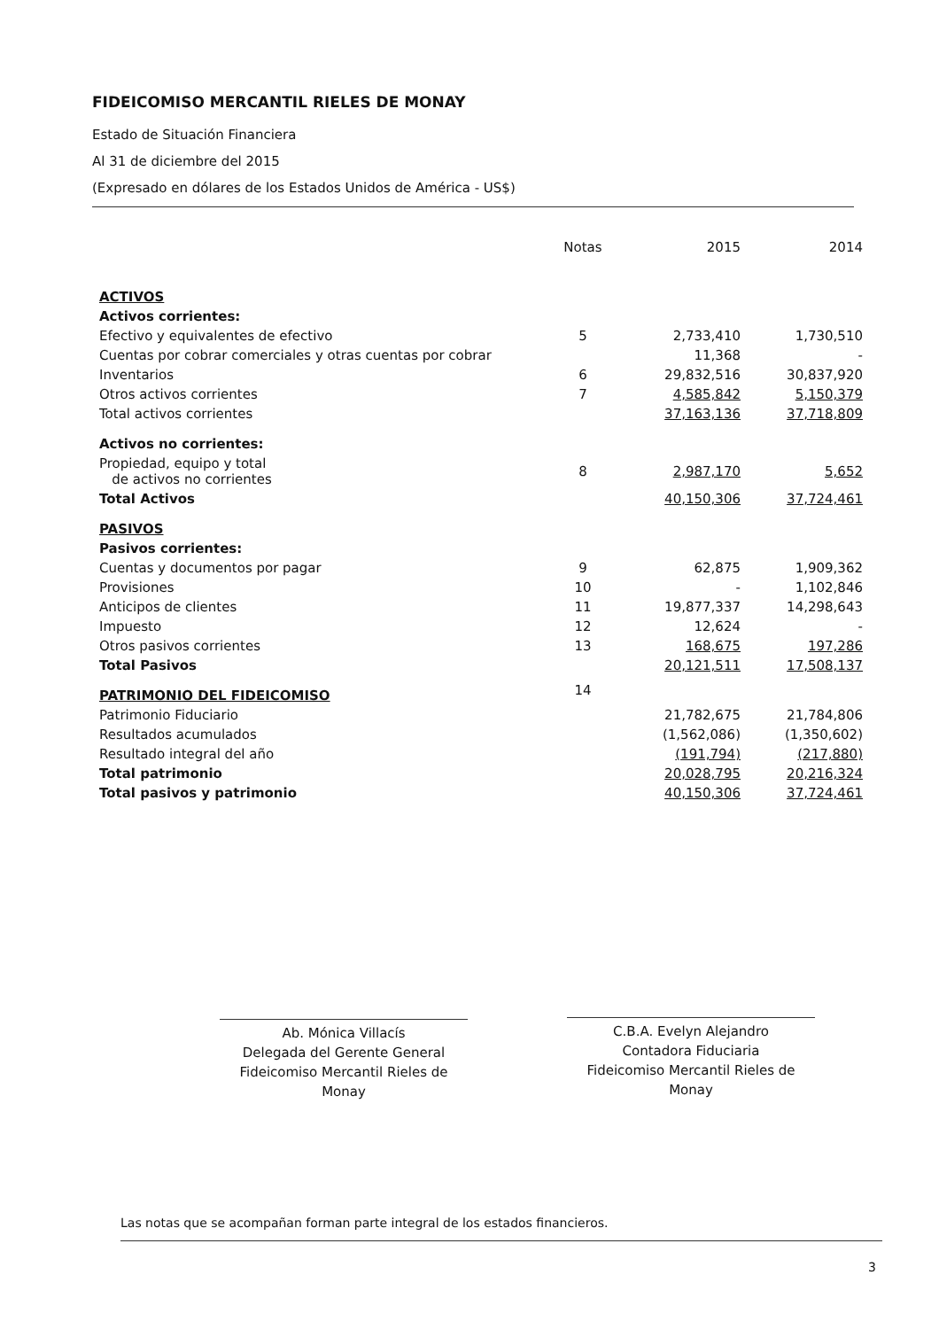FIDEICOMISO MERCANTIL RIELES DE MONAY
Estado de Situación Financiera
Al 31 de diciembre del 2015
(Expresado en dólares de los Estados Unidos de América - US$)
| | Notas | 2015 | 2014 |
| --- | --- | --- | --- |
| ACTIVOS | | | |
| Activos corrientes: | | | |
| Efectivo y equivalentes de efectivo | 5 | 2,733,410 | 1,730,510 |
| Cuentas por cobrar comerciales y otras cuentas por cobrar | | 11,368 | - |
| Inventarios | 6 | 29,832,516 | 30,837,920 |
| Otros activos corrientes | 7 | 4,585,842 | 5,150,379 |
| Total activos corrientes | | 37,163,136 | 37,718,809 |
| Activos no corrientes: | | | |
| Propiedad, equipo y total de activos no corrientes | 8 | 2,987,170 | 5,652 |
| Total Activos | | 40,150,306 | 37,724,461 |
| PASIVOS | | | |
| Pasivos corrientes: | | | |
| Cuentas y documentos por pagar | 9 | 62,875 | 1,909,362 |
| Provisiones | 10 | - | 1,102,846 |
| Anticipos de clientes | 11 | 19,877,337 | 14,298,643 |
| Impuesto | 12 | 12,624 | - |
| Otros pasivos corrientes | 13 | 168,675 | 197,286 |
| Total Pasivos | | 20,121,511 | 17,508,137 |
| PATRIMONIO DEL FIDEICOMISO | 14 | | |
| Patrimonio Fiduciario | | 21,782,675 | 21,784,806 |
| Resultados acumulados | | (1,562,086) | (1,350,602) |
| Resultado integral del año | | (191,794) | (217,880) |
| Total patrimonio | | 20,028,795 | 20,216,324 |
| Total pasivos y patrimonio | | 40,150,306 | 37,724,461 |
Ab. Mónica Villacís
Delegada del Gerente General
Fideicomiso Mercantil Rieles de Monay
C.B.A. Evelyn Alejandro
Contadora Fiduciaria
Fideicomiso Mercantil Rieles de Monay
Las notas que se acompañan forman parte integral de los estados financieros.
3